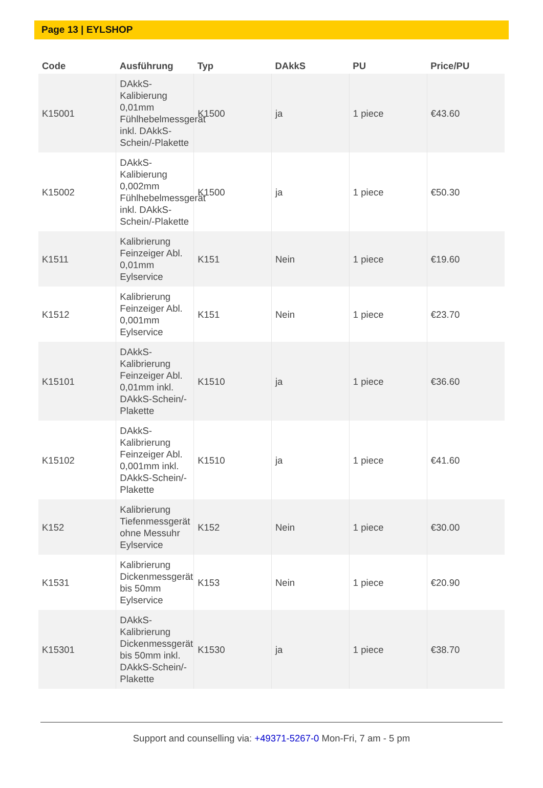Page 13 | EYLSHOP
| Code | Ausführung | Typ | DAkkS | PU | Price/PU |
| --- | --- | --- | --- | --- | --- |
| K15001 | DAkkS-Kalibierung 0,01mm Fühlhebelmessgerät inkl. DAkkS-Schein/-Plakette | K1500 | ja | 1 piece | €43.60 |
| K15002 | DAkkS-Kalibierung 0,002mm Fühlhebelmessgerät inkl. DAkkS-Schein/-Plakette | K1500 | ja | 1 piece | €50.30 |
| K1511 | Kalibrierung Feinzeiger Abl. 0,01mm Eylservice | K151 | Nein | 1 piece | €19.60 |
| K1512 | Kalibrierung Feinzeiger Abl. 0,001mm Eylservice | K151 | Nein | 1 piece | €23.70 |
| K15101 | DAkkS-Kalibrierung Feinzeiger Abl. 0,01mm inkl. DAkkS-Schein/-Plakette | K1510 | ja | 1 piece | €36.60 |
| K15102 | DAkkS-Kalibrierung Feinzeiger Abl. 0,001mm inkl. DAkkS-Schein/-Plakette | K1510 | ja | 1 piece | €41.60 |
| K152 | Kalibrierung Tiefenmessgerät ohne Messuhr Eylservice | K152 | Nein | 1 piece | €30.00 |
| K1531 | Kalibrierung Dickenmessgerät bis 50mm Eylservice | K153 | Nein | 1 piece | €20.90 |
| K15301 | DAkkS-Kalibrierung Dickenmessgerät bis 50mm inkl. DAkkS-Schein/-Plakette | K1530 | ja | 1 piece | €38.70 |
Support and counselling via: +49371-5267-0 Mon-Fri, 7 am - 5 pm